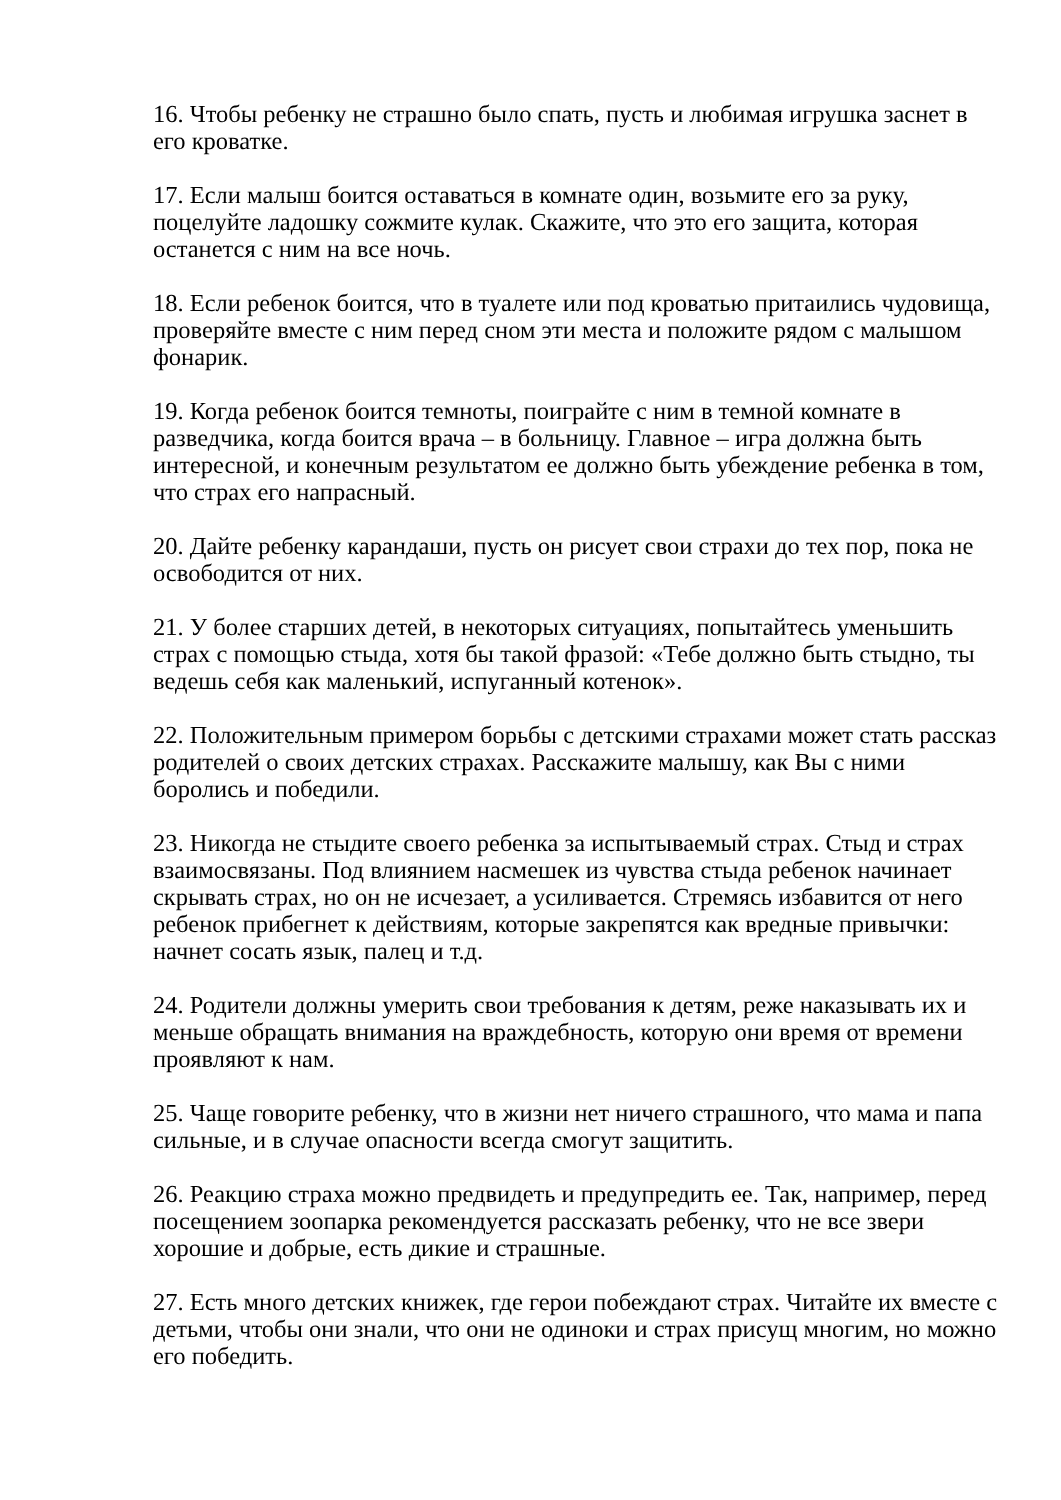16. Чтобы ребенку не страшно было спать, пусть и любимая игрушка заснет в его кроватке.
17. Если малыш боится оставаться в комнате один, возьмите его за руку, поцелуйте ладошку сожмите кулак. Скажите, что это его защита, которая останется с ним на все ночь.
18. Если ребенок боится, что в туалете или под кроватью притаились чудовища, проверяйте вместе с ним перед сном эти места и положите рядом с малышом фонарик.
19. Когда ребенок боится темноты, поиграйте с ним в темной комнате в разведчика, когда боится врача – в больницу. Главное – игра должна быть интересной, и конечным результатом ее должно быть убеждение ребенка в том, что страх его напрасный.
20. Дайте ребенку карандаши, пусть он рисует свои страхи до тех пор, пока не освободится от них.
21. У более старших детей, в некоторых ситуациях, попытайтесь уменьшить страх с помощью стыда, хотя бы такой фразой: «Тебе должно быть стыдно, ты ведешь себя как маленький, испуганный котенок».
22. Положительным примером борьбы с детскими страхами может стать рассказ родителей о своих детских страхах. Расскажите малышу, как Вы с ними боролись и победили.
23. Никогда не стыдите своего ребенка за испытываемый страх. Стыд и страх взаимосвязаны. Под влиянием насмешек из чувства стыда ребенок начинает скрывать страх, но он не исчезает, а усиливается. Стремясь избавится от него ребенок прибегнет к действиям, которые закрепятся как вредные привычки: начнет сосать язык, палец и т.д.
24. Родители должны умерить свои требования к детям, реже наказывать их и меньше обращать внимания на враждебность, которую они время от времени проявляют к нам.
25. Чаще говорите ребенку, что в жизни нет ничего страшного, что мама и папа сильные, и в случае опасности всегда смогут защитить.
26. Реакцию страха можно предвидеть и предупредить ее. Так, например, перед посещением зоопарка рекомендуется рассказать ребенку, что не все звери хорошие и добрые, есть дикие и страшные.
27. Есть много детских книжек, где герои побеждают страх. Читайте их вместе с детьми, чтобы они знали, что они не одиноки и страх присущ многим, но можно его победить.